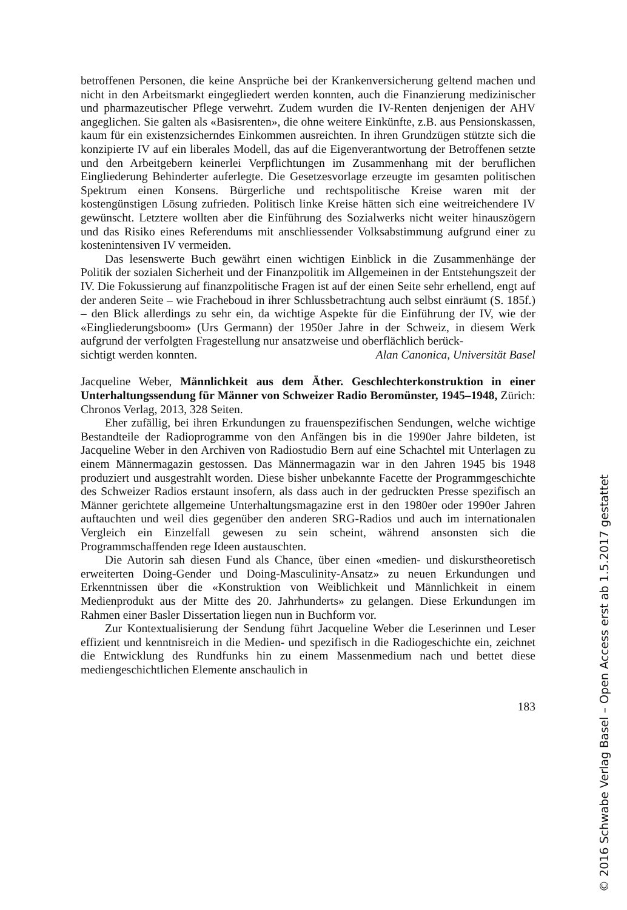betroffenen Personen, die keine Ansprüche bei der Krankenversicherung geltend machen und nicht in den Arbeitsmarkt eingegliedert werden konnten, auch die Finanzierung medizinischer und pharmazeutischer Pflege verwehrt. Zudem wurden die IV-Renten denjenigen der AHV angeglichen. Sie galten als «Basisrenten», die ohne weitere Einkünfte, z.B. aus Pensionskassen, kaum für ein existenzsicherndes Einkommen ausreichten. In ihren Grundzügen stützte sich die konzipierte IV auf ein liberales Modell, das auf die Eigenverantwortung der Betroffenen setzte und den Arbeitgebern keinerlei Verpflichtungen im Zusammenhang mit der beruflichen Eingliederung Behinderter auferlegte. Die Gesetzesvorlage erzeugte im gesamten politischen Spektrum einen Konsens. Bürgerliche und rechtspolitische Kreise waren mit der kostengünstigen Lösung zufrieden. Politisch linke Kreise hätten sich eine weitreichendere IV gewünscht. Letztere wollten aber die Einführung des Sozialwerks nicht weiter hinauszögern und das Risiko eines Referendums mit anschliessender Volksabstimmung aufgrund einer zu kostenintensiven IV vermeiden.
Das lesenswerte Buch gewährt einen wichtigen Einblick in die Zusammenhänge der Politik der sozialen Sicherheit und der Finanzpolitik im Allgemeinen in der Entstehungszeit der IV. Die Fokussierung auf finanzpolitische Fragen ist auf der einen Seite sehr erhellend, engt auf der anderen Seite – wie Fracheboud in ihrer Schlussbetrachtung auch selbst einräumt (S. 185f.) – den Blick allerdings zu sehr ein, da wichtige Aspekte für die Einführung der IV, wie der «Eingliederungsboom» (Urs Germann) der 1950er Jahre in der Schweiz, in diesem Werk aufgrund der verfolgten Fragestellung nur ansatzweise und oberflächlich berück-
sichtigt werden konnten. Alan Canonica, Universität Basel
Jacqueline Weber, Männlichkeit aus dem Äther. Geschlechterkonstruktion in einer Unterhaltungssendung für Männer von Schweizer Radio Beromünster, 1945–1948, Zürich: Chronos Verlag, 2013, 328 Seiten.
Eher zufällig, bei ihren Erkundungen zu frauenspezifischen Sendungen, welche wichtige Bestandteile der Radioprogramme von den Anfängen bis in die 1990er Jahre bildeten, ist Jacqueline Weber in den Archiven von Radiostudio Bern auf eine Schachtel mit Unterlagen zu einem Männermagazin gestossen. Das Männermagazin war in den Jahren 1945 bis 1948 produziert und ausgestrahlt worden. Diese bisher unbekannte Facette der Programmgeschichte des Schweizer Radios erstaunt insofern, als dass auch in der gedruckten Presse spezifisch an Männer gerichtete allgemeine Unterhaltungsmagazine erst in den 1980er oder 1990er Jahren auftauchten und weil dies gegenüber den anderen SRG-Radios und auch im internationalen Vergleich ein Einzelfall gewesen zu sein scheint, während ansonsten sich die Programmschaffenden rege Ideen austauschten.
Die Autorin sah diesen Fund als Chance, über einen «medien- und diskurstheoretisch erweiterten Doing-Gender und Doing-Masculinity-Ansatz» zu neuen Erkundungen und Erkenntnissen über die «Konstruktion von Weiblichkeit und Männlichkeit in einem Medienprodukt aus der Mitte des 20. Jahrhunderts» zu gelangen. Diese Erkundungen im Rahmen einer Basler Dissertation liegen nun in Buchform vor.
Zur Kontextualisierung der Sendung führt Jacqueline Weber die Leserinnen und Leser effizient und kenntnisreich in die Medien- und spezifisch in die Radiogeschichte ein, zeichnet die Entwicklung des Rundfunks hin zu einem Massenmedium nach und bettet diese mediengeschichtlichen Elemente anschaulich in
183
© 2016 Schwabe Verlag Basel – Open Access erst ab 1.5.2017 gestattet